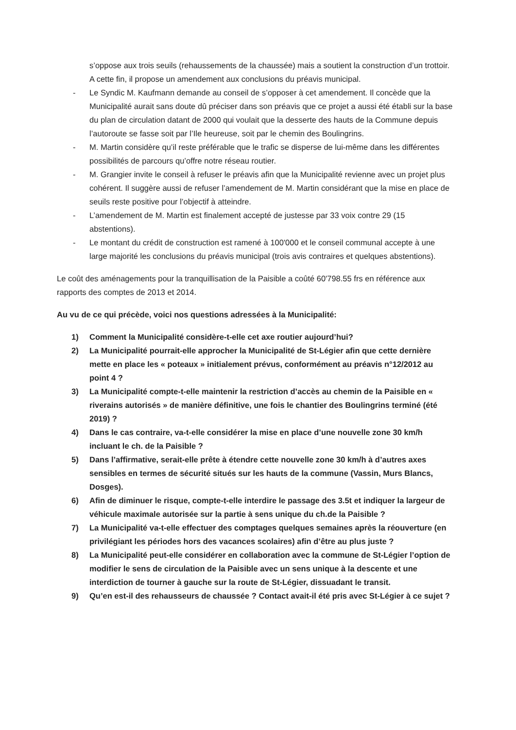s’oppose aux trois seuils (rehaussements de la chaussée) mais a soutient la construction d’un trottoir. A cette fin, il propose un amendement aux conclusions du préavis municipal.
- Le Syndic M. Kaufmann demande au conseil de s’opposer à cet amendement. Il concède que la Municipalité aurait sans doute dû préciser dans son préavis que ce projet a aussi été établi sur la base du plan de circulation datant de 2000 qui voulait que la desserte des hauts de la Commune depuis l’autoroute se fasse soit par l’Ile heureuse, soit par le chemin des Boulingrins.
- M. Martin considère qu’il reste préférable que le trafic se disperse de lui-même dans les différentes possibilités de parcours qu’offre notre réseau routier.
- M. Grangier invite le conseil à refuser le préavis afin que la Municipalité revienne avec un projet plus cohérent. Il suggère aussi de refuser l’amendement de M. Martin considérant que la mise en place de seuils reste positive pour l’objectif à atteindre.
- L’amendement de M. Martin est finalement accepté de justesse par 33 voix contre 29 (15 abstentions).
- Le montant du crédit de construction est ramené à 100'000 et le conseil communal accepte à une large majorité les conclusions du préavis municipal (trois avis contraires et quelques abstentions).
Le coût des aménagements pour la tranquillisation de la Paisible a coûté 60'798.55 frs en référence aux rapports des comptes de 2013 et 2014.
Au vu de ce qui précède, voici nos questions adressées à la Municipalité:
1) Comment la Municipalité considère-t-elle cet axe routier aujourd’hui?
2) La Municipalité pourrait-elle approcher la Municipalité de St-Légier afin que cette dernière mette en place les « poteaux » initialement prévus, conformément au préavis n°12/2012 au point 4 ?
3) La Municipalité compte-t-elle maintenir la restriction d’accès au chemin de la Paisible en « riverains autorisés » de manière définitive, une fois le chantier des Boulingrins terminé (été 2019) ?
4) Dans le cas contraire, va-t-elle considérer la mise en place d’une nouvelle zone 30 km/h incluant le ch. de la Paisible ?
5) Dans l’affirmative, serait-elle prête à étendre cette nouvelle zone 30 km/h à d’autres axes sensibles en termes de sécurité situés sur les hauts de la commune (Vassin, Murs Blancs, Dosges).
6) Afin de diminuer le risque, compte-t-elle interdire le passage des 3.5t et indiquer la largeur de véhicule maximale autorisée sur la partie à sens unique du ch.de la Paisible ?
7) La Municipalité va-t-elle effectuer des comptages quelques semaines après la réouverture (en privilégiant les périodes hors des vacances scolaires) afin d’être au plus juste ?
8) La Municipalité peut-elle considérer en collaboration avec la commune de St-Légier l’option de modifier le sens de circulation de la Paisible avec un sens unique à la descente et une interdiction de tourner à gauche sur la route de St-Légier, dissuadant le transit.
9) Qu’en est-il des rehausseurs de chaussée ? Contact avait-il été pris avec St-Légier à ce sujet ?